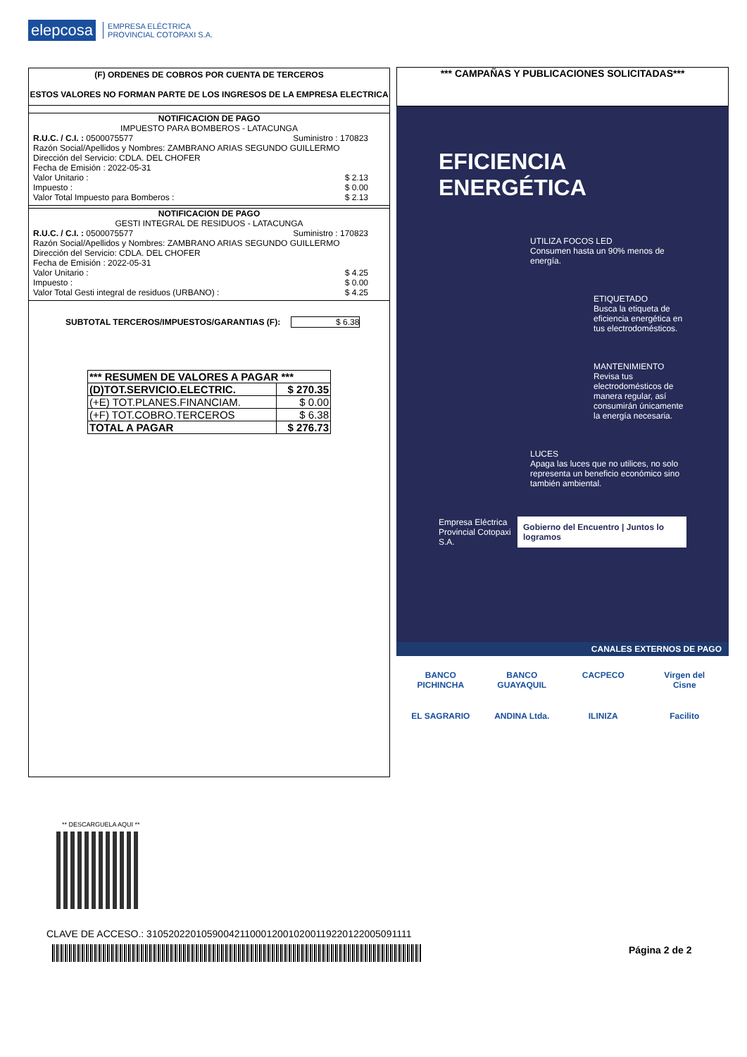elepcosa EMPRESA ELÉCTRICA
PROVINCIAL COTOPAXI S.A.
(F) ORDENES DE COBROS POR CUENTA DE TERCEROS
ESTOS VALORES NO FORMAN PARTE DE LOS INGRESOS DE LA EMPRESA ELECTRICA
NOTIFICACION DE PAGO
IMPUESTO PARA BOMBEROS - LATACUNGA
R.U.C. / C.I. : 0500075577 Suministro : 170823
Razón Social/Apellidos y Nombres: ZAMBRANO ARIAS SEGUNDO GUILLERMO
Dirección del Servicio: CDLA. DEL CHOFER
Fecha de Emisión : 2022-05-31
Valor Unitario : $ 2.13
Impuesto : $ 0.00
Valor Total Impuesto para Bomberos : $ 2.13
NOTIFICACION DE PAGO
GESTI INTEGRAL DE RESIDUOS - LATACUNGA
R.U.C. / C.I. : 0500075577 Suministro : 170823
Razón Social/Apellidos y Nombres: ZAMBRANO ARIAS SEGUNDO GUILLERMO
Dirección del Servicio: CDLA. DEL CHOFER
Fecha de Emisión : 2022-05-31
Valor Unitario : $ 4.25
Impuesto : $ 0.00
Valor Total Gesti integral de residuos (URBANO) : $ 4.25
SUBTOTAL TERCEROS/IMPUESTOS/GARANTIAS (F): $ 6.38
| *** RESUMEN DE VALORES A PAGAR *** | |
| --- | --- |
| (D)TOT.SERVICIO.ELECTRIC. | $ 270.35 |
| (+E) TOT.PLANES.FINANCIAM. | $ 0.00 |
| (+F) TOT.COBRO.TERCEROS | $ 6.38 |
| TOTAL A PAGAR | $ 276.73 |
*** CAMPAÑAS Y PUBLICACIONES SOLICITADAS***
EFICIENCIA
ENERGÉTICA
UTILIZA FOCOS LED
Consumen hasta un 90% menos de energía.
ETIQUETADO
Busca la etiqueta de eficiencia energética en tus electrodomésticos.
MANTENIMIENTO
Revisa tus electrodomésticos de manera regular, así consumirán únicamente la energía necesaria.
LUCES
Apaga las luces que no utilices, no solo representa un beneficio económico sino también ambiental.
Empresa Eléctrica
Provincial Cotopaxi S.A. Gobierno del Encuentro | Juntos lo logramos
CANALES EXTERNOS DE PAGO
BANCO PICHINCHA BANCO GUAYAQUIL CACPECO Virgen del Cisne EL SAGRARIO ANDINA Ltda. ILINIZA Facilito
** DESCARGUELA AQUI **
CLAVE DE ACCESO.: 3105202201059004211000120010200119220122005091111
Página 2 de 2